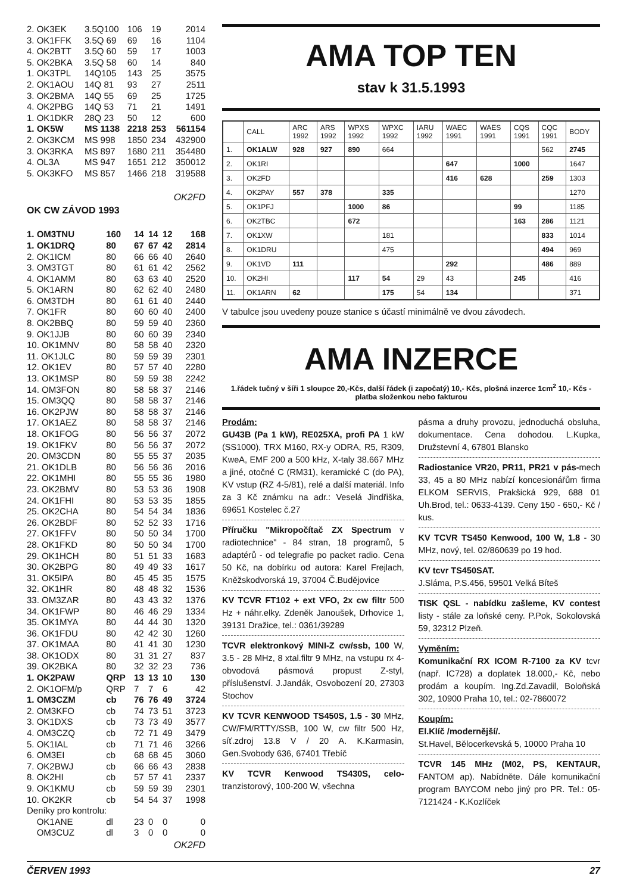| 2. OK3EK | 3.5Q100 | 106 | 19 | 2014 |
| 3. OK1FFK | 3.5Q 69 | 69 | 16 | 1104 |
| 4. OK2BTT | 3.5Q 60 | 59 | 17 | 1003 |
| 5. OK2BKA | 3.5Q 58 | 60 | 14 | 840 |
| 1. OK3TPL | 14Q105 | 143 | 25 | 3575 |
| 2. OK1AOU | 14Q 81 | 93 | 27 | 2511 |
| 3. OK2BMA | 14Q 55 | 69 | 25 | 1725 |
| 4. OK2PBG | 14Q 53 | 71 | 21 | 1491 |
| 1. OK1DKR | 28Q 23 | 50 | 12 | 600 |
| 1. OK5W | MS 1138 | 2218 | 253 | 561154 |
| 2. OK3KCM | MS 998 | 1850 | 234 | 432900 |
| 3. OK3RKA | MS 897 | 1680 | 211 | 354480 |
| 4. OL3A | MS 947 | 1651 | 212 | 350012 |
| 5. OK3KFO | MS 857 | 1466 | 218 | 319588 |
OK2FD
OK CW ZÁVOD 1993
| 1. OM3TNU | 160 | 14 | 14 | 12 | 168 |
| 1. OK1DRQ | 80 | 67 | 67 | 42 | 2814 |
| 2. OK1ICM | 80 | 66 | 66 | 40 | 2640 |
| 3. OM3TGT | 80 | 61 | 61 | 42 | 2562 |
| 4. OK1AMM | 80 | 63 | 63 | 40 | 2520 |
| 5. OK1ARN | 80 | 62 | 62 | 40 | 2480 |
| 6. OM3TDH | 80 | 61 | 61 | 40 | 2440 |
| 7. OK1FR | 80 | 60 | 60 | 40 | 2400 |
| 8. OK2BBQ | 80 | 59 | 59 | 40 | 2360 |
| 9. OK1JJB | 80 | 60 | 60 | 39 | 2340 |
| 10. OK1MNV | 80 | 58 | 58 | 40 | 2320 |
| 11. OK1JLC | 80 | 59 | 59 | 39 | 2301 |
| 12. OK1EV | 80 | 57 | 57 | 40 | 2280 |
| 13. OK1MSP | 80 | 59 | 59 | 38 | 2242 |
| 14. OM3FON | 80 | 58 | 58 | 37 | 2146 |
| 15. OM3QQ | 80 | 58 | 58 | 37 | 2146 |
| 16. OK2PJW | 80 | 58 | 58 | 37 | 2146 |
| 17. OK1AEZ | 80 | 58 | 58 | 37 | 2146 |
| 18. OK1FOG | 80 | 56 | 56 | 37 | 2072 |
| 19. OK1FKV | 80 | 56 | 56 | 37 | 2072 |
| 20. OM3CDN | 80 | 55 | 55 | 37 | 2035 |
| 21. OK1DLB | 80 | 56 | 56 | 36 | 2016 |
| 22. OK1MHI | 80 | 55 | 55 | 36 | 1980 |
| 23. OK2BMV | 80 | 53 | 53 | 36 | 1908 |
| 24. OK1FHI | 80 | 53 | 53 | 35 | 1855 |
| 25. OK2CHA | 80 | 54 | 54 | 34 | 1836 |
| 26. OK2BDF | 80 | 52 | 52 | 33 | 1716 |
| 27. OK1FFV | 80 | 50 | 50 | 34 | 1700 |
| 28. OK1FKD | 80 | 50 | 50 | 34 | 1700 |
| 29. OK1HCH | 80 | 51 | 51 | 33 | 1683 |
| 30. OK2BPG | 80 | 49 | 49 | 33 | 1617 |
| 31. OK5IPA | 80 | 45 | 45 | 35 | 1575 |
| 32. OK1HR | 80 | 48 | 48 | 32 | 1536 |
| 33. OM3ZAR | 80 | 43 | 43 | 32 | 1376 |
| 34. OK1FWP | 80 | 46 | 46 | 29 | 1334 |
| 35. OK1MYA | 80 | 44 | 44 | 30 | 1320 |
| 36. OK1FDU | 80 | 42 | 42 | 30 | 1260 |
| 37. OK1MAA | 80 | 41 | 41 | 30 | 1230 |
| 38. OK1ODX | 80 | 31 | 31 | 27 | 837 |
| 39. OK2BKA | 80 | 32 | 32 | 23 | 736 |
| 1. OK2PAW | QRP | 13 | 13 | 10 | 130 |
| 2. OK1OFM/p | QRP | 7 | 7 | 6 | 42 |
| 1. OM3CZM | cb | 76 | 76 | 49 | 3724 |
| 2. OM3KFO | cb | 74 | 73 | 51 | 3723 |
| 3. OK1DXS | cb | 73 | 73 | 49 | 3577 |
| 4. OM3CZQ | cb | 72 | 71 | 49 | 3479 |
| 5. OK1IAL | cb | 71 | 71 | 46 | 3266 |
| 6. OM3EI | cb | 68 | 68 | 45 | 3060 |
| 7. OK2BWJ | cb | 66 | 66 | 43 | 2838 |
| 8. OK2HI | cb | 57 | 57 | 41 | 2337 |
| 9. OK1KMU | cb | 59 | 59 | 39 | 2301 |
| 10. OK2KR | cb | 54 | 54 | 37 | 1998 |
| Deníky pro kontrolu: | | | | | |
| OK1ANE | dl | 23 | 0 | 0 | 0 |
| OM3CUZ | dl | 3 | 0 | 0 | 0 |
OK2FD
AMA TOP TEN
stav k 31.5.1993
| | CALL | ARC 1992 | ARS 1992 | WPXS 1992 | WPXC 1992 | IARU 1992 | WAEC 1991 | WAES 1991 | CQS 1991 | CQC 1991 | BODY |
| --- | --- | --- | --- | --- | --- | --- | --- | --- | --- | --- | --- |
| 1. | OK1ALW | 928 | 927 | 890 | 664 | | | | | 562 | 2745 |
| 2. | OK1RI | | | | | | 647 | | 1000 | | 1647 |
| 3. | OK2FD | | | | | | 416 | 628 | | 259 | 1303 |
| 4. | OK2PAY | 557 | 378 | | 335 | | | | | | 1270 |
| 5. | OK1PFJ | | | 1000 | 86 | | | | 99 | | 1185 |
| 6. | OK2TBC | | | 672 | | | | | 163 | 286 | 1121 |
| 7. | OK1XW | | | | 181 | | | | | 833 | 1014 |
| 8. | OK1DRU | | | | 475 | | | | | 494 | 969 |
| 9. | OK1VD | 111 | | | | | 292 | | | 486 | 889 |
| 10. | OK2HI | | | 117 | 54 | 29 | 43 | | 245 | | 416 |
| 11. | OK1ARN | 62 | | | 175 | 54 | 134 | | | | 371 |
V tabulce jsou uvedeny pouze stanice s účastí minimálně ve dvou závodech.
AMA INZERCE
1.řádek tučný v šíři 1 sloupce 20,-Kčs, další řádek (i započatý) 10,- Kčs, plošná inzerce 1cm<sup>2</sup> 10,- Kčs - platba složenkou nebo fakturou
Prodám:
GU43B (Pa 1 kW), RE025XA, profi PA 1 kW (SS1000), TRX M160, RX-y ODRA, R5, R309, KweA, EMF 200 a 500 kHz, X-taly 38.667 MHz a jiné, otočné C (RM31), keramické C (do PA), KV vstup (RZ 4-5/81), relé a další materiál. Info za 3 Kč známku na adr.: Veselá Jindřiška, 69651 Kostelec č.27
Příručku "Mikropočítač ZX Spectrum v radiotechnice" - 84 stran, 18 programů, 5 adaptérů - od telegrafie po packet radio. Cena 50 Kč, na dobírku od autora: Karel Frejlach, Kněžskodvorská 19, 37004 Č.Budějovice
KV TCVR FT102 + ext VFO, 2x cw filtr 500 Hz + náhr.elky. Zdeněk Janoušek, Drhovice 1, 39131 Dražice, tel.: 0361/39289
TCVR elektronkový MINI-Z cw/ssb, 100 W, 3.5 - 28 MHz, 8 xtal.filtr 9 MHz, na vstupu rx 4-obvodová pásmová propust Z-styl, příslušenství. J.Jandák, Osvobození 20, 27303 Stochov
KV TCVR KENWOOD TS450S, 1.5 - 30 MHz, CW/FM/RTTY/SSB, 100 W, cw filtr 500 Hz, síť.zdroj 13.8 V / 20 A. K.Karmasin, Gen.Svobody 636, 67401 Třebíč
KV TCVR Kenwood TS430S, celo- tranzistorový, 100-200 W, všechna
pásma a druhy provozu, jednoduchá obsluha, dokumentace. Cena dohodou. L.Kupka, Družstevní 4, 67801 Blansko
Radiostanice VR20, PR11, PR21 v pás-mech 33, 45 a 80 MHz nabízí koncesionářům firma ELKOM SERVIS, Prakšická 929, 688 01 Uh.Brod, tel.: 0633-4139. Ceny 150 - 650,- Kč / kus.
KV TCVR TS450 Kenwood, 100 W, 1.8 - 30 MHz, nový, tel. 02/860639 po 19 hod.
KV tcvr TS450SAT.
J.Sláma, P.S.456, 59501 Velká Bíteš
TISK QSL - nabídku zašleme, KV contest listy - stále za loňské ceny. P.Pok, Sokolovská 59, 32312 Plzeň.
Vyměním:
Komunikační RX ICOM R-7100 za KV tcvr (např. IC728) a doplatek 18.000,- Kč, nebo prodám a koupím. Ing.Zd.Zavadil, Boloňská 302, 10900 Praha 10, tel.: 02-7860072
Koupím:
El.Klíč /modernější/.
St.Havel, Bělocerkevská 5, 10000 Praha 10
TCVR 145 MHz (M02, PS, KENTAUR, FANTOM ap). Nabídněte. Dále komunikační program BAYCOM nebo jiný pro PR. Tel.: 05-7121424 - K.Kozlíček
ČERVEN 1993 27